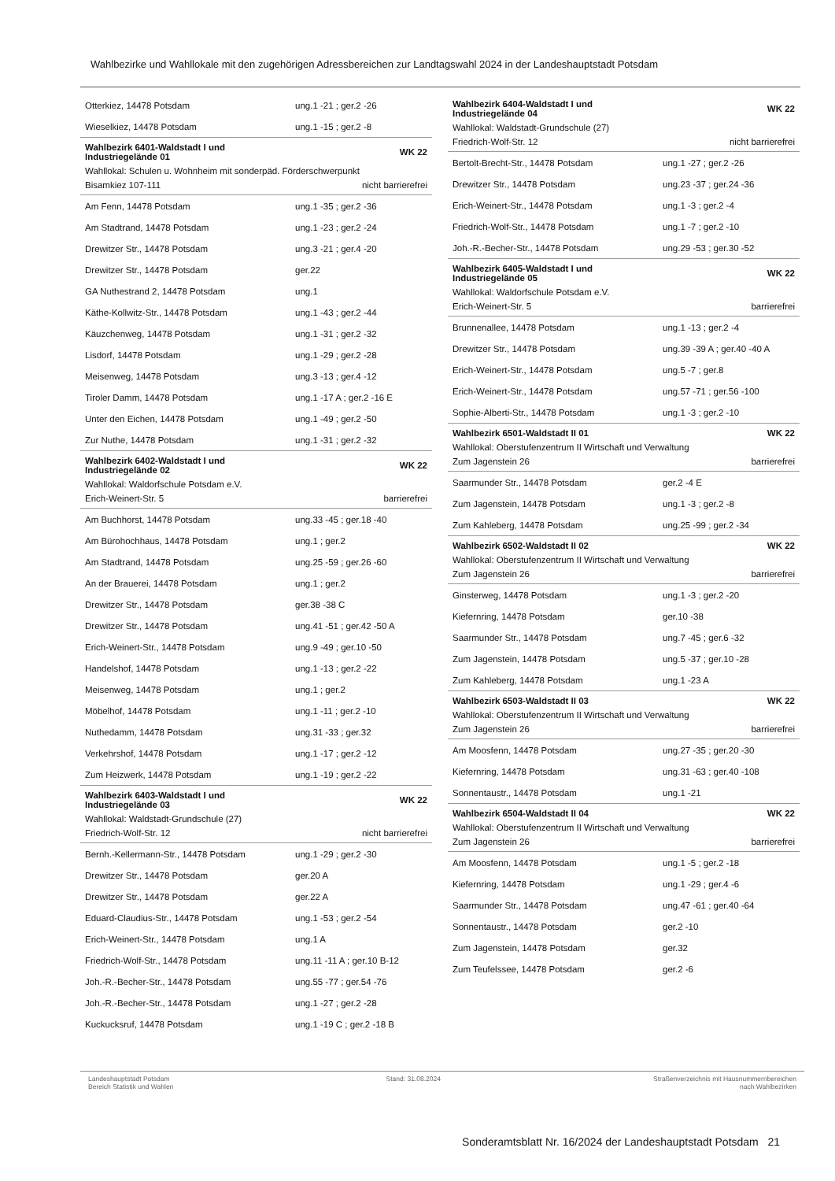Wahlbezirke und Wahllokale mit den zugehörigen Adressbereichen zur Landtagswahl 2024 in der Landeshauptstadt Potsdam
| Otterkiez, 14478 Potsdam | ung.1 -21 ; ger.2 -26 |
| Wieselkiez, 14478 Potsdam | ung.1 -15 ; ger.2 -8 |
| Wahlbezirk 6401-Waldstadt I und Industriegelände 01 | WK 22 |
| Wahllokal: Schulen u. Wohnheim mit sonderpäd. Förderschwerpunkt | |
| Bisamkiez 107-111 | nicht barrierefrei |
| Am Fenn, 14478 Potsdam | ung.1 -35 ; ger.2 -36 |
| Am Stadtrand, 14478 Potsdam | ung.1 -23 ; ger.2 -24 |
| Drewitzer Str., 14478 Potsdam | ung.3 -21 ; ger.4 -20 |
| Drewitzer Str., 14478 Potsdam | ger.22 |
| GA Nuthestrand 2, 14478 Potsdam | ung.1 |
| Käthe-Kollwitz-Str., 14478 Potsdam | ung.1 -43 ; ger.2 -44 |
| Käuzchenweg, 14478 Potsdam | ung.1 -31 ; ger.2 -32 |
| Lisdorf, 14478 Potsdam | ung.1 -29 ; ger.2 -28 |
| Meisenweg, 14478 Potsdam | ung.3 -13 ; ger.4 -12 |
| Tiroler Damm, 14478 Potsdam | ung.1 -17 A ; ger.2 -16 E |
| Unter den Eichen, 14478 Potsdam | ung.1 -49 ; ger.2 -50 |
| Zur Nuthe, 14478 Potsdam | ung.1 -31 ; ger.2 -32 |
| Wahlbezirk 6402-Waldstadt I und Industriegelände 02 | WK 22 |
| Wahllokal: Waldorfschule Potsdam e.V. | |
| Erich-Weinert-Str. 5 | barrierefrei |
| Am Buchhorst, 14478 Potsdam | ung.33 -45 ; ger.18 -40 |
| Am Bürohochhaus, 14478 Potsdam | ung.1 ; ger.2 |
| Am Stadtrand, 14478 Potsdam | ung.25 -59 ; ger.26 -60 |
| An der Brauerei, 14478 Potsdam | ung.1 ; ger.2 |
| Drewitzer Str., 14478 Potsdam | ger.38 -38 C |
| Drewitzer Str., 14478 Potsdam | ung.41 -51 ; ger.42 -50 A |
| Erich-Weinert-Str., 14478 Potsdam | ung.9 -49 ; ger.10 -50 |
| Handelshof, 14478 Potsdam | ung.1 -13 ; ger.2 -22 |
| Meisenweg, 14478 Potsdam | ung.1 ; ger.2 |
| Möbelhof, 14478 Potsdam | ung.1 -11 ; ger.2 -10 |
| Nuthedamm, 14478 Potsdam | ung.31 -33 ; ger.32 |
| Verkehrshof, 14478 Potsdam | ung.1 -17 ; ger.2 -12 |
| Zum Heizwerk, 14478 Potsdam | ung.1 -19 ; ger.2 -22 |
| Wahlbezirk 6403-Waldstadt I und Industriegelände 03 | WK 22 |
| Wahllokal: Waldstadt-Grundschule (27) | |
| Friedrich-Wolf-Str. 12 | nicht barrierefrei |
| Bernh.-Kellermann-Str., 14478 Potsdam | ung.1 -29 ; ger.2 -30 |
| Drewitzer Str., 14478 Potsdam | ger.20 A |
| Drewitzer Str., 14478 Potsdam | ger.22 A |
| Eduard-Claudius-Str., 14478 Potsdam | ung.1 -53 ; ger.2 -54 |
| Erich-Weinert-Str., 14478 Potsdam | ung.1 A |
| Friedrich-Wolf-Str., 14478 Potsdam | ung.11 -11 A ; ger.10 B-12 |
| Joh.-R.-Becher-Str., 14478 Potsdam | ung.55 -77 ; ger.54 -76 |
| Joh.-R.-Becher-Str., 14478 Potsdam | ung.1 -27 ; ger.2 -28 |
| Kuckucksruf, 14478 Potsdam | ung.1 -19 C ; ger.2 -18 B |
| Wahlbezirk 6404-Waldstadt I und Industriegelände 04 | WK 22 |
| Wahllokal: Waldstadt-Grundschule (27) | |
| Friedrich-Wolf-Str. 12 | nicht barrierefrei |
| Bertolt-Brecht-Str., 14478 Potsdam | ung.1 -27 ; ger.2 -26 |
| Drewitzer Str., 14478 Potsdam | ung.23 -37 ; ger.24 -36 |
| Erich-Weinert-Str., 14478 Potsdam | ung.1 -3 ; ger.2 -4 |
| Friedrich-Wolf-Str., 14478 Potsdam | ung.1 -7 ; ger.2 -10 |
| Joh.-R.-Becher-Str., 14478 Potsdam | ung.29 -53 ; ger.30 -52 |
| Wahlbezirk 6405-Waldstadt I und Industriegelände 05 | WK 22 |
| Wahllokal: Waldorfschule Potsdam e.V. | |
| Erich-Weinert-Str. 5 | barrierefrei |
| Brunnenallee, 14478 Potsdam | ung.1 -13 ; ger.2 -4 |
| Drewitzer Str., 14478 Potsdam | ung.39 -39 A ; ger.40 -40 A |
| Erich-Weinert-Str., 14478 Potsdam | ung.5 -7 ; ger.8 |
| Erich-Weinert-Str., 14478 Potsdam | ung.57 -71 ; ger.56 -100 |
| Sophie-Alberti-Str., 14478 Potsdam | ung.1 -3 ; ger.2 -10 |
| Wahlbezirk 6501-Waldstadt II 01 | WK 22 |
| Wahllokal: Oberstufenzentrum II Wirtschaft und Verwaltung | |
| Zum Jagenstein 26 | barrierefrei |
| Saarmunder Str., 14478 Potsdam | ger.2 -4 E |
| Zum Jagenstein, 14478 Potsdam | ung.1 -3 ; ger.2 -8 |
| Zum Kahleberg, 14478 Potsdam | ung.25 -99 ; ger.2 -34 |
| Wahlbezirk 6502-Waldstadt II 02 | WK 22 |
| Wahllokal: Oberstufenzentrum II Wirtschaft und Verwaltung | |
| Zum Jagenstein 26 | barrierefrei |
| Ginsterweg, 14478 Potsdam | ung.1 -3 ; ger.2 -20 |
| Kiefernring, 14478 Potsdam | ger.10 -38 |
| Saarmunder Str., 14478 Potsdam | ung.7 -45 ; ger.6 -32 |
| Zum Jagenstein, 14478 Potsdam | ung.5 -37 ; ger.10 -28 |
| Zum Kahleberg, 14478 Potsdam | ung.1 -23 A |
| Wahlbezirk 6503-Waldstadt II 03 | WK 22 |
| Wahllokal: Oberstufenzentrum II Wirtschaft und Verwaltung | |
| Zum Jagenstein 26 | barrierefrei |
| Am Moosfenn, 14478 Potsdam | ung.27 -35 ; ger.20 -30 |
| Kiefernring, 14478 Potsdam | ung.31 -63 ; ger.40 -108 |
| Sonnentaustr., 14478 Potsdam | ung.1 -21 |
| Wahlbezirk 6504-Waldstadt II 04 | WK 22 |
| Wahllokal: Oberstufenzentrum II Wirtschaft und Verwaltung | |
| Zum Jagenstein 26 | barrierefrei |
| Am Moosfenn, 14478 Potsdam | ung.1 -5 ; ger.2 -18 |
| Kiefernring, 14478 Potsdam | ung.1 -29 ; ger.4 -6 |
| Saarmunder Str., 14478 Potsdam | ung.47 -61 ; ger.40 -64 |
| Sonnentaustr., 14478 Potsdam | ger.2 -10 |
| Zum Jagenstein, 14478 Potsdam | ger.32 |
| Zum Teufelssee, 14478 Potsdam | ger.2 -6 |
Landeshauptstadt Potsdam
Bereich Statistik und Wahlen
Stand: 31.08.2024 Straßenverzeichnis mit Hausnummernbereichen
nach Wahlbezirken
Sonderamtsblatt Nr. 16/2024 der Landeshauptstadt Potsdam 21